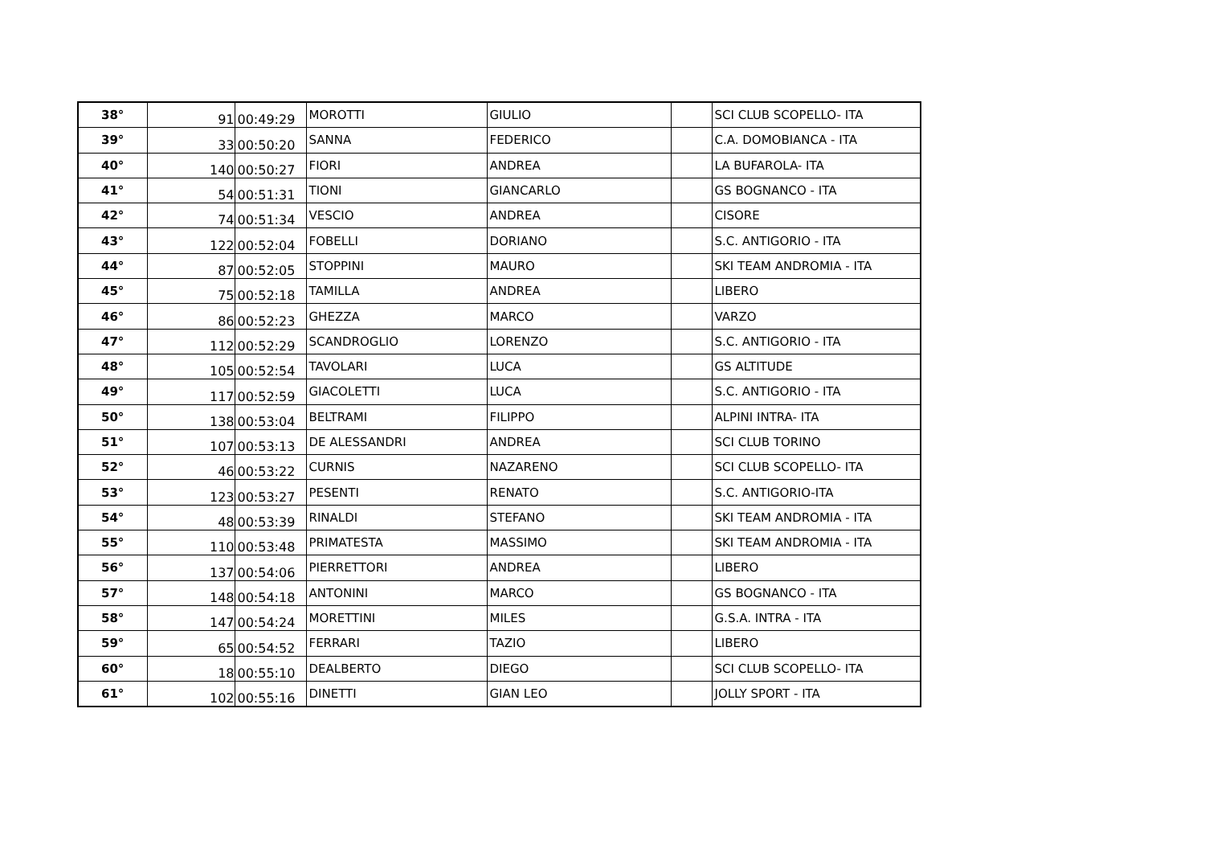| 38° | 91 | 00:49:29 | MOROTTI | GIULIO | | SCI CLUB SCOPELLO- ITA |
| 39° | 33 | 00:50:20 | SANNA | FEDERICO | | C.A. DOMOBIANCA - ITA |
| 40° | 140 | 00:50:27 | FIORI | ANDREA | | LA BUFAROLA- ITA |
| 41° | 54 | 00:51:31 | TIONI | GIANCARLO | | GS BOGNANCO - ITA |
| 42° | 74 | 00:51:34 | VESCIO | ANDREA | | CISORE |
| 43° | 122 | 00:52:04 | FOBELLI | DORIANO | | S.C. ANTIGORIO - ITA |
| 44° | 87 | 00:52:05 | STOPPINI | MAURO | | SKI TEAM ANDROMIA - ITA |
| 45° | 75 | 00:52:18 | TAMILLA | ANDREA | | LIBERO |
| 46° | 86 | 00:52:23 | GHEZZA | MARCO | | VARZO |
| 47° | 112 | 00:52:29 | SCANDROGLIO | LORENZO | | S.C. ANTIGORIO - ITA |
| 48° | 105 | 00:52:54 | TAVOLARI | LUCA | | GS ALTITUDE |
| 49° | 117 | 00:52:59 | GIACOLETTI | LUCA | | S.C. ANTIGORIO - ITA |
| 50° | 138 | 00:53:04 | BELTRAMI | FILIPPO | | ALPINI INTRA- ITA |
| 51° | 107 | 00:53:13 | DE ALESSANDRI | ANDREA | | SCI CLUB TORINO |
| 52° | 46 | 00:53:22 | CURNIS | NAZARENO | | SCI CLUB SCOPELLO- ITA |
| 53° | 123 | 00:53:27 | PESENTI | RENATO | | S.C. ANTIGORIO-ITA |
| 54° | 48 | 00:53:39 | RINALDI | STEFANO | | SKI TEAM ANDROMIA - ITA |
| 55° | 110 | 00:53:48 | PRIMATESTA | MASSIMO | | SKI TEAM ANDROMIA - ITA |
| 56° | 137 | 00:54:06 | PIERRETTORI | ANDREA | | LIBERO |
| 57° | 148 | 00:54:18 | ANTONINI | MARCO | | GS BOGNANCO - ITA |
| 58° | 147 | 00:54:24 | MORETTINI | MILES | | G.S.A. INTRA - ITA |
| 59° | 65 | 00:54:52 | FERRARI | TAZIO | | LIBERO |
| 60° | 18 | 00:55:10 | DEALBERTO | DIEGO | | SCI CLUB SCOPELLO- ITA |
| 61° | 102 | 00:55:16 | DINETTI | GIAN LEO | | JOLLY SPORT - ITA |